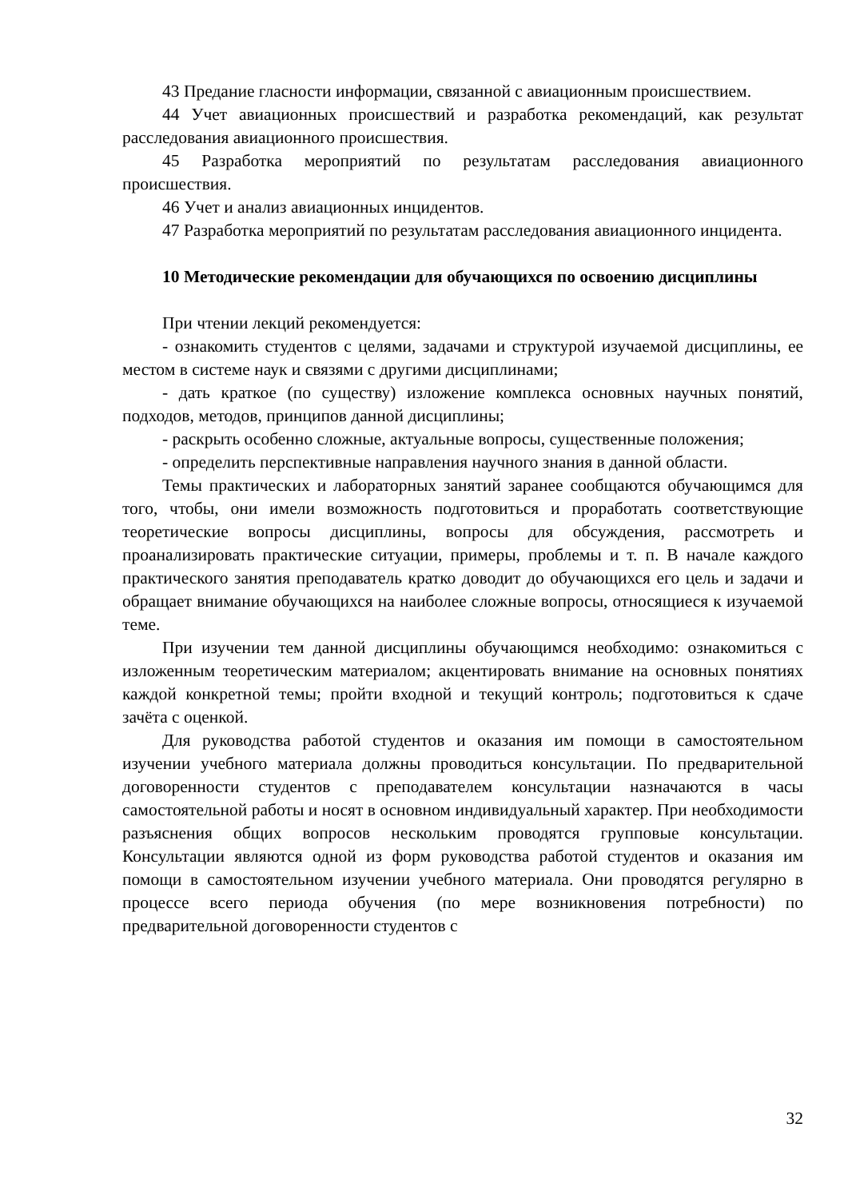43 Предание гласности информации, связанной с авиационным происшествием.
44 Учет авиационных происшествий и разработка рекомендаций, как результат расследования авиационного происшествия.
45 Разработка мероприятий по результатам расследования авиационного происшествия.
46 Учет и анализ авиационных инцидентов.
47 Разработка мероприятий по результатам расследования авиационного инцидента.
10 Методические рекомендации для обучающихся по освоению дисциплины
При чтении лекций рекомендуется:
- ознакомить студентов с целями, задачами и структурой изучаемой дисциплины, ее местом в системе наук и связями с другими дисциплинами;
- дать краткое (по существу) изложение комплекса основных научных понятий, подходов, методов, принципов данной дисциплины;
- раскрыть особенно сложные, актуальные вопросы, существенные положения;
- определить перспективные направления научного знания в данной области.
Темы практических и лабораторных занятий заранее сообщаются обучающимся для того, чтобы, они имели возможность подготовиться и проработать соответствующие теоретические вопросы дисциплины, вопросы для обсуждения, рассмотреть и проанализировать практические ситуации, примеры, проблемы и т. п. В начале каждого практического занятия преподаватель кратко доводит до обучающихся его цель и задачи и обращает внимание обучающихся на наиболее сложные вопросы, относящиеся к изучаемой теме.
При изучении тем данной дисциплины обучающимся необходимо: ознакомиться с изложенным теоретическим материалом; акцентировать внимание на основных понятиях каждой конкретной темы; пройти входной и текущий контроль; подготовиться к сдаче зачёта с оценкой.
Для руководства работой студентов и оказания им помощи в самостоятельном изучении учебного материала должны проводиться консультации. По предварительной договоренности студентов с преподавателем консультации назначаются в часы самостоятельной работы и носят в основном индивидуальный характер. При необходимости разъяснения общих вопросов нескольким проводятся групповые консультации. Консультации являются одной из форм руководства работой студентов и оказания им помощи в самостоятельном изучении учебного материала. Они проводятся регулярно в процессе всего периода обучения (по мере возникновения потребности) по предварительной договоренности студентов с
32